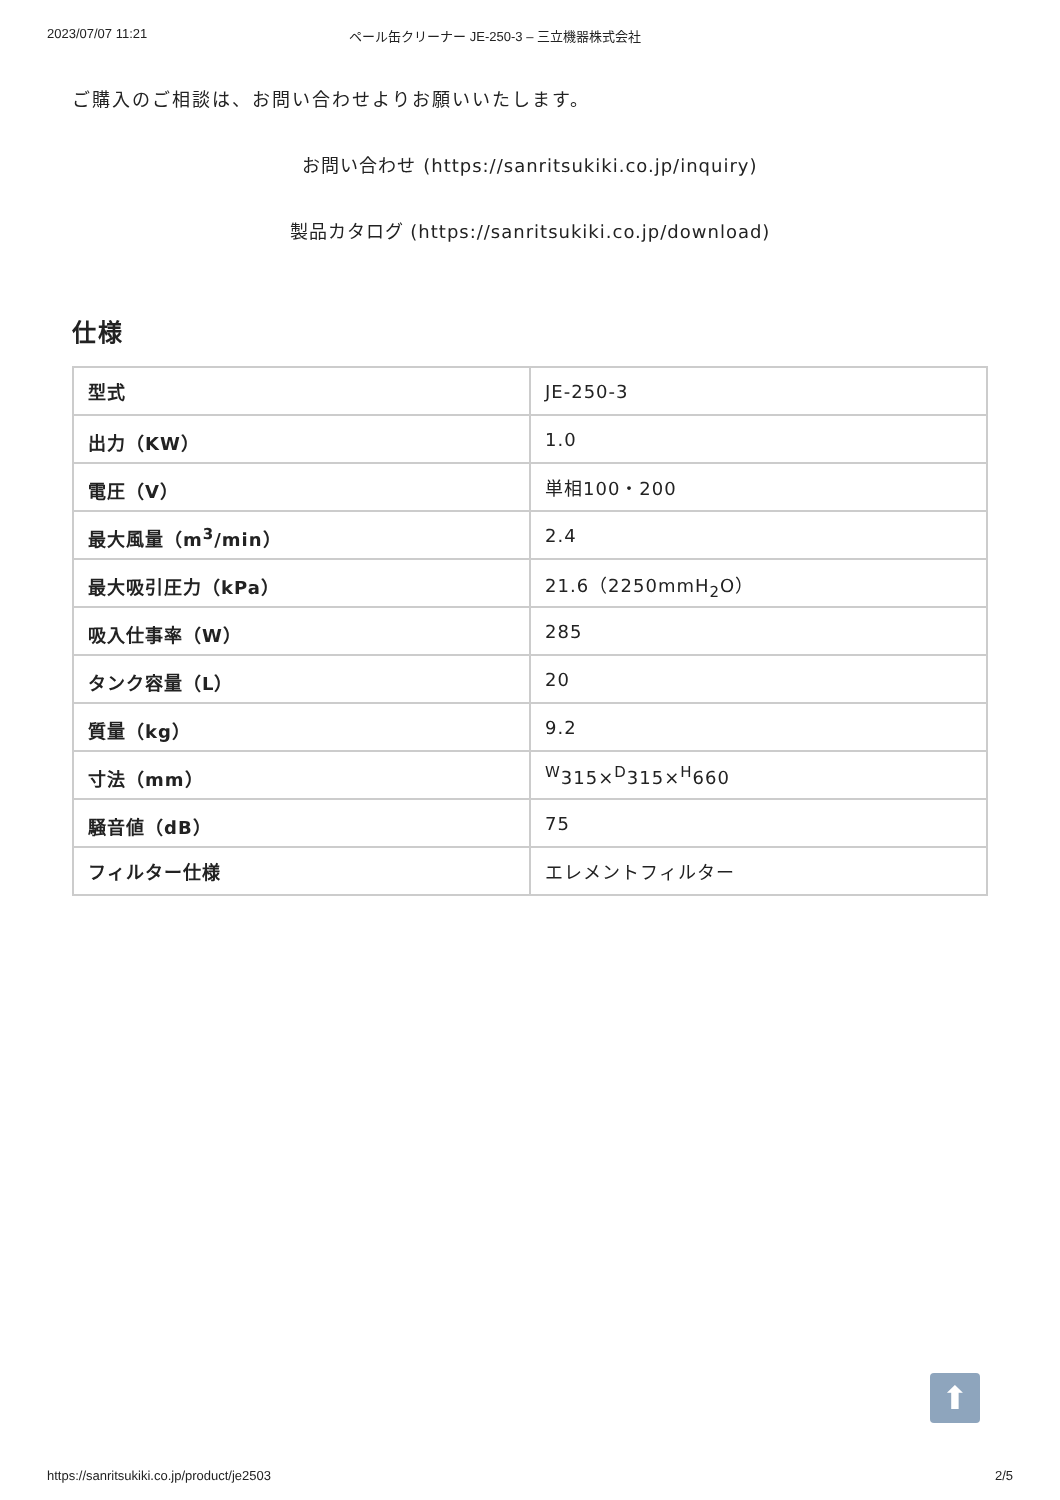2023/07/07 11:21 ペール缶クリーナー JE-250-3 – 三立機器株式会社
ご購入のご相談は、お問い合わせよりお願いいたします。
お問い合わせ (https://sanritsukiki.co.jp/inquiry)
製品カタログ (https://sanritsukiki.co.jp/download)
仕様
| 型式 | JE-250-3 |
| 出力（KW） | 1.0 |
| 電圧（V） | 単相100・200 |
| 最大風量（m<sup>3</sup>/min） | 2.4 |
| 最大吸引圧力（kPa） | 21.6（2250mmH<sub>2</sub>O） |
| 吸入仕事率（W） | 285 |
| タンク容量（L） | 20 |
| 質量（kg） | 9.2 |
| 寸法（mm） | <sup>W</sup>315×<sup>D</sup>315×<sup>H</sup>660 |
| 騒音値（dB） | 75 |
| フィルター仕様 | エレメントフィルター |
⬆
https://sanritsukiki.co.jp/product/je2503 2/5